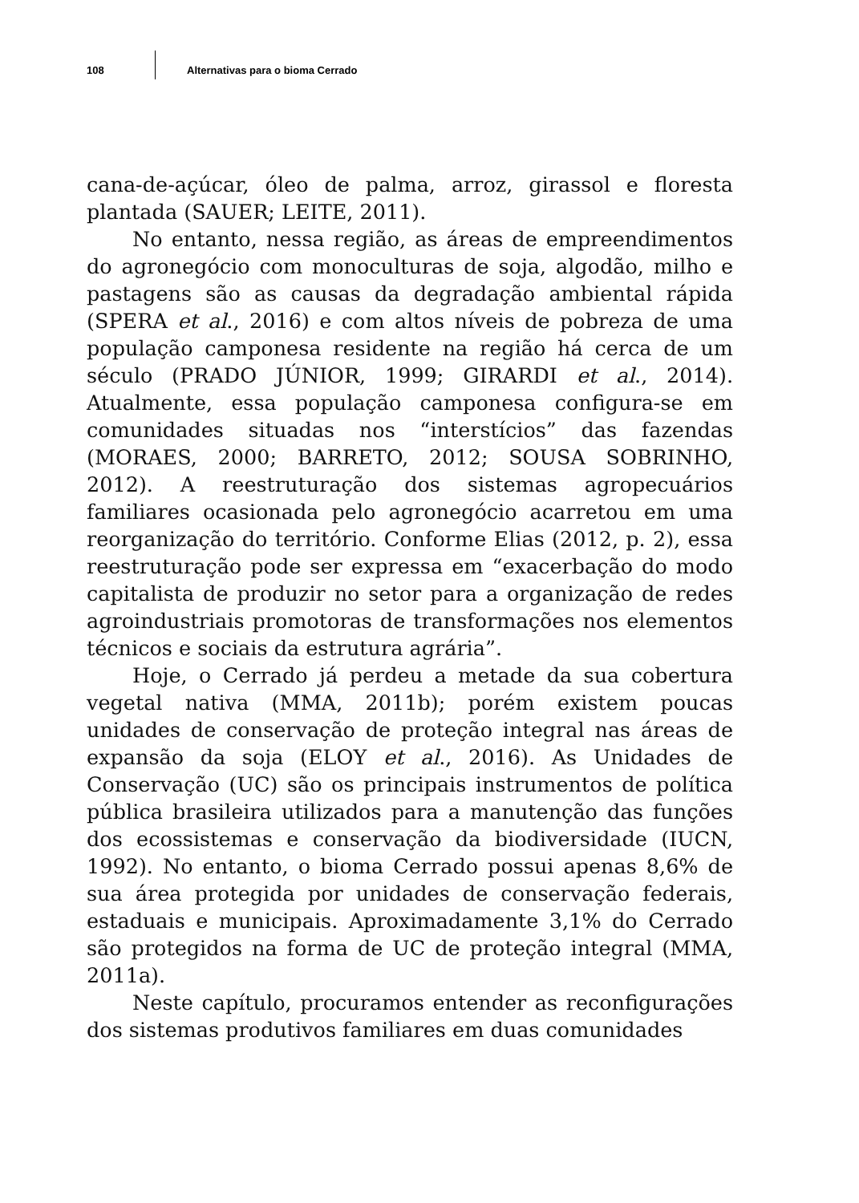108
Alternativas para o bioma Cerrado
cana-de-açúcar, óleo de palma, arroz, girassol e floresta plantada (SAUER; LEITE, 2011).
No entanto, nessa região, as áreas de empreendimentos do agronegócio com monoculturas de soja, algodão, milho e pastagens são as causas da degradação ambiental rápida (SPERA et al., 2016) e com altos níveis de pobreza de uma população camponesa residente na região há cerca de um século (PRADO JÚNIOR, 1999; GIRARDI et al., 2014). Atualmente, essa população camponesa configura-se em comunidades situadas nos “interstícios” das fazendas (MORAES, 2000; BARRETO, 2012; SOUSA SOBRINHO, 2012). A reestruturação dos sistemas agropecuários familiares ocasionada pelo agronegócio acarretou em uma reorganização do território. Conforme Elias (2012, p. 2), essa reestruturação pode ser expressa em “exacerbação do modo capitalista de produzir no setor para a organização de redes agroindustriais promotoras de transformações nos elementos técnicos e sociais da estrutura agrária”.
Hoje, o Cerrado já perdeu a metade da sua cobertura vegetal nativa (MMA, 2011b); porém existem poucas unidades de conservação de proteção integral nas áreas de expansão da soja (ELOY et al., 2016). As Unidades de Conservação (UC) são os principais instrumentos de política pública brasileira utilizados para a manutenção das funções dos ecossistemas e conservação da biodiversidade (IUCN, 1992). No entanto, o bioma Cerrado possui apenas 8,6% de sua área protegida por unidades de conservação federais, estaduais e municipais. Aproximadamente 3,1% do Cerrado são protegidos na forma de UC de proteção integral (MMA, 2011a).
Neste capítulo, procuramos entender as reconfigurações dos sistemas produtivos familiares em duas comunidades